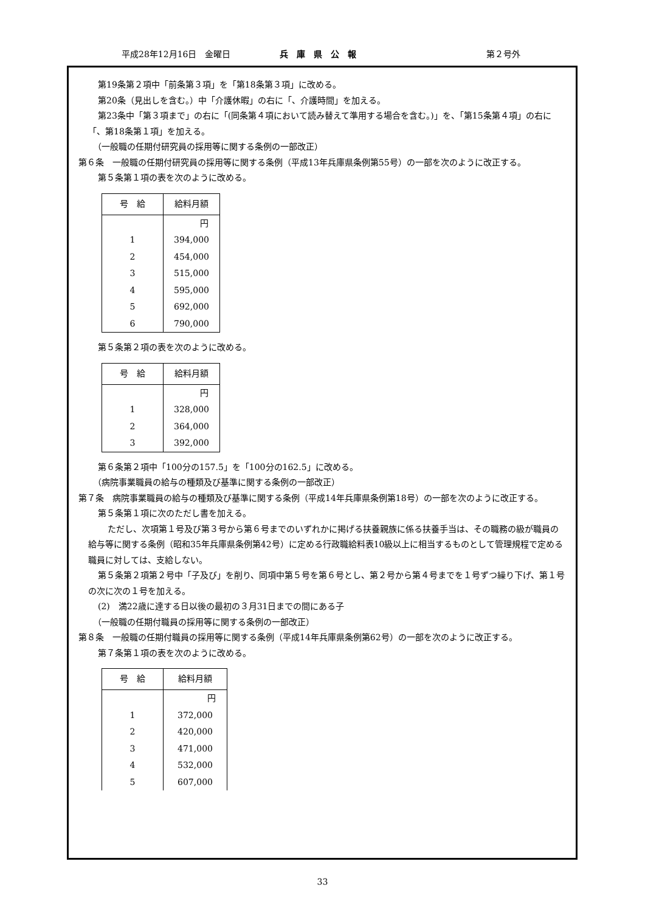平成28年12月16日　金曜日 兵　庫　県　公　報 第２号外
第19条第２項中「前条第３項」を「第18条第３項」に改める。
第20条（見出しを含む。）中「介護休暇」の右に「、介護時間」を加える。
第23条中「第３項まで」の右に「(同条第４項において読み替えて準用する場合を含む。)」を、「第15条第４項」の右に「、第18条第１項」を加える。
（一般職の任期付研究員の採用等に関する条例の一部改正）
第６条　一般職の任期付研究員の採用等に関する条例（平成13年兵庫県条例第55号）の一部を次のように改正する。
第５条第１項の表を次のように改める。
| 号 給 | 給料月額 |
| --- | --- |
| | 円 |
| 1 | 394,000 |
| 2 | 454,000 |
| 3 | 515,000 |
| 4 | 595,000 |
| 5 | 692,000 |
| 6 | 790,000 |
第５条第２項の表を次のように改める。
| 号 給 | 給料月額 |
| --- | --- |
| | 円 |
| 1 | 328,000 |
| 2 | 364,000 |
| 3 | 392,000 |
第６条第２項中「100分の157.5」を「100分の162.5」に改める。
（病院事業職員の給与の種類及び基準に関する条例の一部改正）
第７条　病院事業職員の給与の種類及び基準に関する条例（平成14年兵庫県条例第18号）の一部を次のように改正する。
第５条第１項に次のただし書を加える。
ただし、次項第１号及び第３号から第６号までのいずれかに掲げる扶養親族に係る扶養手当は、その職務の級が職員の給与等に関する条例（昭和35年兵庫県条例第42号）に定める行政職給料表10級以上に相当するものとして管理規程で定める職員に対しては、支給しない。
第５条第２項第２号中「子及び」を削り、同項中第５号を第６号とし、第２号から第４号までを１号ずつ繰り下げ、第１号の次に次の１号を加える。
(2)　満22歳に達する日以後の最初の３月31日までの間にある子
（一般職の任期付職員の採用等に関する条例の一部改正）
第８条　一般職の任期付職員の採用等に関する条例（平成14年兵庫県条例第62号）の一部を次のように改正する。
第７条第１項の表を次のように改める。
| 号 給 | 給料月額 |
| --- | --- |
| | 円 |
| 1 | 372,000 |
| 2 | 420,000 |
| 3 | 471,000 |
| 4 | 532,000 |
| 5 | 607,000 |
33